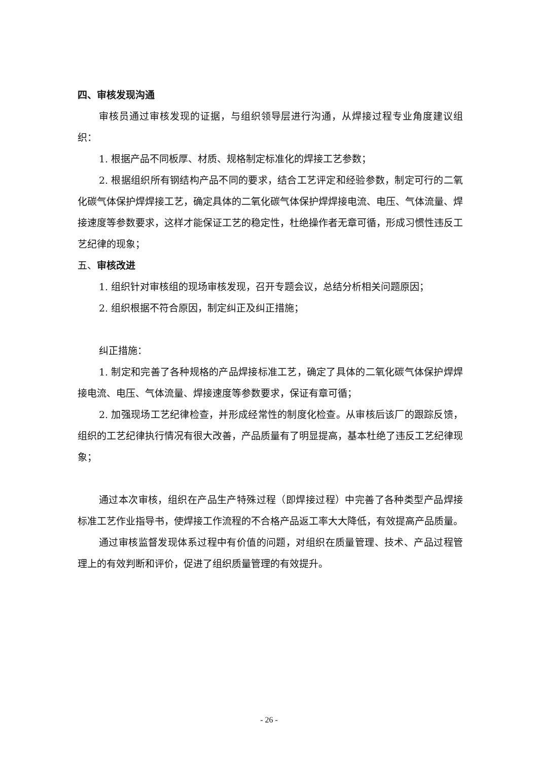四、审核发现沟通
审核员通过审核发现的证据，与组织领导层进行沟通，从焊接过程专业角度建议组织：
1. 根据产品不同板厚、材质、规格制定标准化的焊接工艺参数；
2. 根据组织所有钢结构产品不同的要求，结合工艺评定和经验参数，制定可行的二氧化碳气体保护焊焊接工艺，确定具体的二氧化碳气体保护焊焊接电流、电压、气体流量、焊接速度等参数要求，这样才能保证工艺的稳定性，杜绝操作者无章可循，形成习惯性违反工艺纪律的现象；
五、审核改进
1. 组织针对审核组的现场审核发现，召开专题会议，总结分析相关问题原因；
2. 组织根据不符合原因，制定纠正及纠正措施；
纠正措施：
1. 制定和完善了各种规格的产品焊接标准工艺，确定了具体的二氧化碳气体保护焊焊接电流、电压、气体流量、焊接速度等参数要求，保证有章可循；
2. 加强现场工艺纪律检查，并形成经常性的制度化检查。从审核后该厂的跟踪反馈，组织的工艺纪律执行情况有很大改善，产品质量有了明显提高，基本杜绝了违反工艺纪律现象；
通过本次审核，组织在产品生产特殊过程（即焊接过程）中完善了各种类型产品焊接标准工艺作业指导书，使焊接工作流程的不合格产品返工率大大降低，有效提高产品质量。
通过审核监督发现体系过程中有价值的问题，对组织在质量管理、技术、产品过程管理上的有效判断和评价，促进了组织质量管理的有效提升。
- 26 -